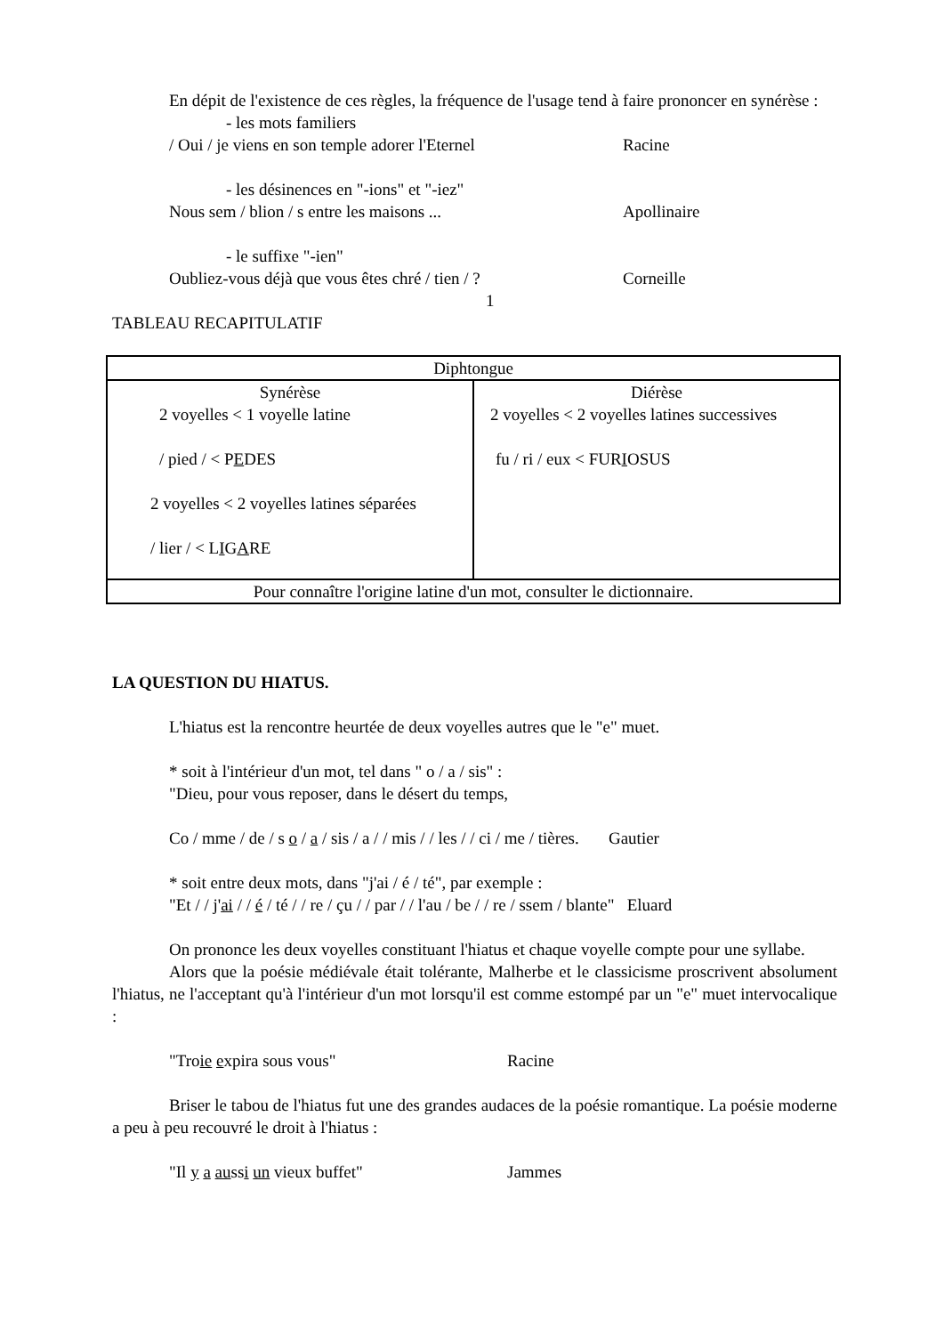En dépit de l'existence de ces règles, la fréquence de l'usage tend à faire prononcer en synérèse :
- les mots familiers
/ Oui / je viens en son temple adorer l'Eternel Racine
- les désinences en "-ions" et "-iez"
Nous sem / blion / s entre les maisons ... Apollinaire
- le suffixe "-ien"
Oubliez-vous déjà que vous êtes chré / tien / ? Corneille
1
TABLEAU RECAPITULATIF
| Diphtongue | |
| Synérèse 2 voyelles < 1 voyelle latine / pied / < P E DES 2 voyelles < 2 voyelles latines séparées / lier / < L I G A RE | Diérèse 2 voyelles < 2 voyelles latines successives fu / ri / eux < FUR I OSUS |
| Pour connaître l'origine latine d'un mot, consulter le dictionnaire. | |
LA QUESTION DU HIATUS.
L'hiatus est la rencontre heurtée de deux voyelles autres que le "e" muet.
* soit à l'intérieur d'un mot, tel dans " o / a / sis" :
"Dieu, pour vous reposer, dans le désert du temps,
Co / mme / de / s o / a / sis / a / / mis / / les / / ci / me / tières. Gautier
* soit entre deux mots, dans "j'ai / é / té", par exemple :
"Et / / j'ai / / é / té / / re / çu / / par / / l'au / be / / re / ssem / blante" Eluard
On prononce les deux voyelles constituant l'hiatus et chaque voyelle compte pour une syllabe.
Alors que la poésie médiévale était tolérante, Malherbe et le classicisme proscrivent absolument l'hiatus, ne l'acceptant qu'à l'intérieur d'un mot lorsqu'il est comme estompé par un "e" muet intervocalique :
"Troie expira sous vous" Racine
Briser le tabou de l'hiatus fut une des grandes audaces de la poésie romantique. La poésie moderne a peu à peu recouvré le droit à l'hiatus :
"Il y a aussi un vieux buffet" Jammes